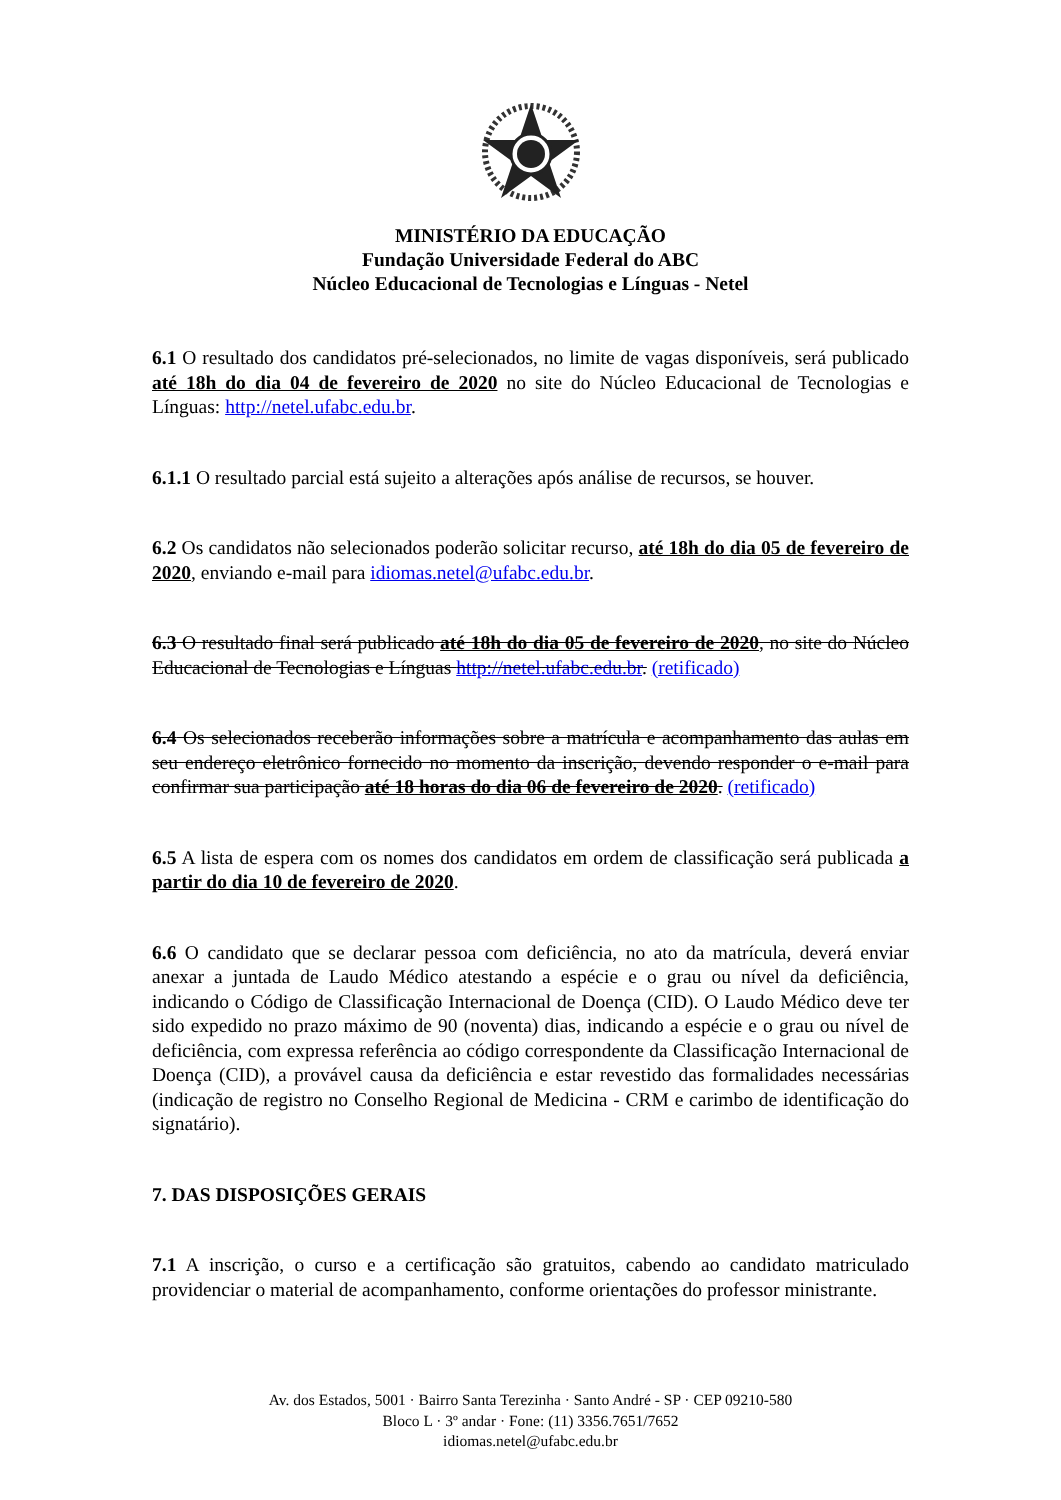MINISTÉRIO DA EDUCAÇÃO
Fundação Universidade Federal do ABC
Núcleo Educacional de Tecnologias e Línguas - Netel
6.1 O resultado dos candidatos pré-selecionados, no limite de vagas disponíveis, será publicado até 18h do dia 04 de fevereiro de 2020 no site do Núcleo Educacional de Tecnologias e Línguas: http://netel.ufabc.edu.br.
6.1.1 O resultado parcial está sujeito a alterações após análise de recursos, se houver.
6.2 Os candidatos não selecionados poderão solicitar recurso, até 18h do dia 05 de fevereiro de 2020, enviando e-mail para idiomas.netel@ufabc.edu.br.
6.3 O resultado final será publicado até 18h do dia 05 de fevereiro de 2020, no site do Núcleo Educacional de Tecnologias e Línguas http://netel.ufabc.edu.br. (retificado)
6.4 Os selecionados receberão informações sobre a matrícula e acompanhamento das aulas em seu endereço eletrônico fornecido no momento da inscrição, devendo responder o e-mail para confirmar sua participação até 18 horas do dia 06 de fevereiro de 2020. (retificado)
6.5 A lista de espera com os nomes dos candidatos em ordem de classificação será publicada a partir do dia 10 de fevereiro de 2020.
6.6 O candidato que se declarar pessoa com deficiência, no ato da matrícula, deverá enviar anexar a juntada de Laudo Médico atestando a espécie e o grau ou nível da deficiência, indicando o Código de Classificação Internacional de Doença (CID). O Laudo Médico deve ter sido expedido no prazo máximo de 90 (noventa) dias, indicando a espécie e o grau ou nível de deficiência, com expressa referência ao código correspondente da Classificação Internacional de Doença (CID), a provável causa da deficiência e estar revestido das formalidades necessárias (indicação de registro no Conselho Regional de Medicina - CRM e carimbo de identificação do signatário).
7. DAS DISPOSIÇÕES GERAIS
7.1 A inscrição, o curso e a certificação são gratuitos, cabendo ao candidato matriculado providenciar o material de acompanhamento, conforme orientações do professor ministrante.
Av. dos Estados, 5001 · Bairro Santa Terezinha · Santo André - SP · CEP 09210-580
Bloco L · 3º andar · Fone: (11) 3356.7651/7652
idiomas.netel@ufabc.edu.br